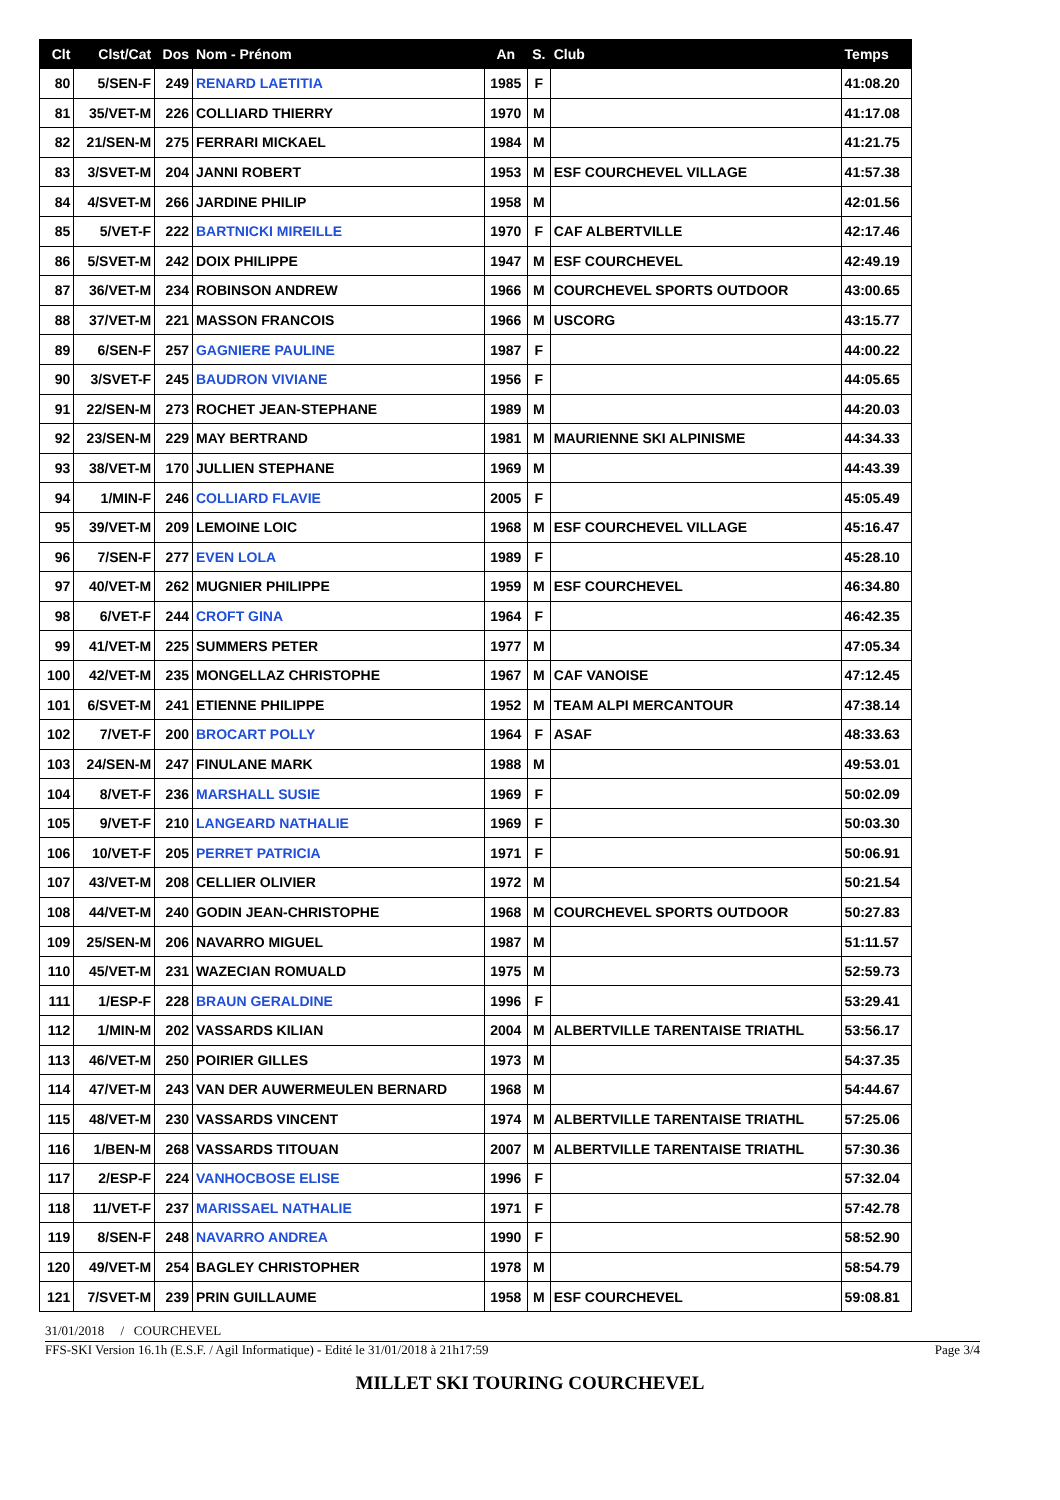| Clt | Clst/Cat | Dos | Nom - Prénom | An | S. | Club | Temps |
| --- | --- | --- | --- | --- | --- | --- | --- |
| 80 | 5/SEN-F | 249 | RENARD LAETITIA | 1985 | F | | 41:08.20 |
| 81 | 35/VET-M | 226 | COLLIARD THIERRY | 1970 | M | | 41:17.08 |
| 82 | 21/SEN-M | 275 | FERRARI MICKAEL | 1984 | M | | 41:21.75 |
| 83 | 3/SVET-M | 204 | JANNI ROBERT | 1953 | M | ESF COURCHEVEL VILLAGE | 41:57.38 |
| 84 | 4/SVET-M | 266 | JARDINE PHILIP | 1958 | M | | 42:01.56 |
| 85 | 5/VET-F | 222 | BARTNICKI MIREILLE | 1970 | F | CAF ALBERTVILLE | 42:17.46 |
| 86 | 5/SVET-M | 242 | DOIX PHILIPPE | 1947 | M | ESF COURCHEVEL | 42:49.19 |
| 87 | 36/VET-M | 234 | ROBINSON ANDREW | 1966 | M | COURCHEVEL SPORTS OUTDOOR | 43:00.65 |
| 88 | 37/VET-M | 221 | MASSON FRANCOIS | 1966 | M | USCORG | 43:15.77 |
| 89 | 6/SEN-F | 257 | GAGNIERE PAULINE | 1987 | F | | 44:00.22 |
| 90 | 3/SVET-F | 245 | BAUDRON VIVIANE | 1956 | F | | 44:05.65 |
| 91 | 22/SEN-M | 273 | ROCHET JEAN-STEPHANE | 1989 | M | | 44:20.03 |
| 92 | 23/SEN-M | 229 | MAY BERTRAND | 1981 | M | MAURIENNE SKI ALPINISME | 44:34.33 |
| 93 | 38/VET-M | 170 | JULLIEN STEPHANE | 1969 | M | | 44:43.39 |
| 94 | 1/MIN-F | 246 | COLLIARD FLAVIE | 2005 | F | | 45:05.49 |
| 95 | 39/VET-M | 209 | LEMOINE LOIC | 1968 | M | ESF COURCHEVEL VILLAGE | 45:16.47 |
| 96 | 7/SEN-F | 277 | EVEN LOLA | 1989 | F | | 45:28.10 |
| 97 | 40/VET-M | 262 | MUGNIER PHILIPPE | 1959 | M | ESF COURCHEVEL | 46:34.80 |
| 98 | 6/VET-F | 244 | CROFT GINA | 1964 | F | | 46:42.35 |
| 99 | 41/VET-M | 225 | SUMMERS PETER | 1977 | M | | 47:05.34 |
| 100 | 42/VET-M | 235 | MONGELLAZ CHRISTOPHE | 1967 | M | CAF VANOISE | 47:12.45 |
| 101 | 6/SVET-M | 241 | ETIENNE PHILIPPE | 1952 | M | TEAM ALPI MERCANTOUR | 47:38.14 |
| 102 | 7/VET-F | 200 | BROCART POLLY | 1964 | F | ASAF | 48:33.63 |
| 103 | 24/SEN-M | 247 | FINULANE MARK | 1988 | M | | 49:53.01 |
| 104 | 8/VET-F | 236 | MARSHALL SUSIE | 1969 | F | | 50:02.09 |
| 105 | 9/VET-F | 210 | LANGEARD NATHALIE | 1969 | F | | 50:03.30 |
| 106 | 10/VET-F | 205 | PERRET PATRICIA | 1971 | F | | 50:06.91 |
| 107 | 43/VET-M | 208 | CELLIER OLIVIER | 1972 | M | | 50:21.54 |
| 108 | 44/VET-M | 240 | GODIN JEAN-CHRISTOPHE | 1968 | M | COURCHEVEL SPORTS OUTDOOR | 50:27.83 |
| 109 | 25/SEN-M | 206 | NAVARRO MIGUEL | 1987 | M | | 51:11.57 |
| 110 | 45/VET-M | 231 | WAZECIAN ROMUALD | 1975 | M | | 52:59.73 |
| 111 | 1/ESP-F | 228 | BRAUN GERALDINE | 1996 | F | | 53:29.41 |
| 112 | 1/MIN-M | 202 | VASSARDS KILIAN | 2004 | M | ALBERTVILLE TARENTAISE TRIATHL | 53:56.17 |
| 113 | 46/VET-M | 250 | POIRIER GILLES | 1973 | M | | 54:37.35 |
| 114 | 47/VET-M | 243 | VAN DER AUWERMEULEN BERNARD | 1968 | M | | 54:44.67 |
| 115 | 48/VET-M | 230 | VASSARDS VINCENT | 1974 | M | ALBERTVILLE TARENTAISE TRIATHL | 57:25.06 |
| 116 | 1/BEN-M | 268 | VASSARDS TITOUAN | 2007 | M | ALBERTVILLE TARENTAISE TRIATHL | 57:30.36 |
| 117 | 2/ESP-F | 224 | VANHOCBOSE ELISE | 1996 | F | | 57:32.04 |
| 118 | 11/VET-F | 237 | MARISSAEL NATHALIE | 1971 | F | | 57:42.78 |
| 119 | 8/SEN-F | 248 | NAVARRO ANDREA | 1990 | F | | 58:52.90 |
| 120 | 49/VET-M | 254 | BAGLEY CHRISTOPHER | 1978 | M | | 58:54.79 |
| 121 | 7/SVET-M | 239 | PRIN GUILLAUME | 1958 | M | ESF COURCHEVEL | 59:08.81 |
31/01/2018 / COURCHEVEL
FFS-SKI Version 16.1h (E.S.F. / Agil Informatique) - Edité le 31/01/2018 à 21h17:59 Page 3/4
MILLET SKI TOURING COURCHEVEL